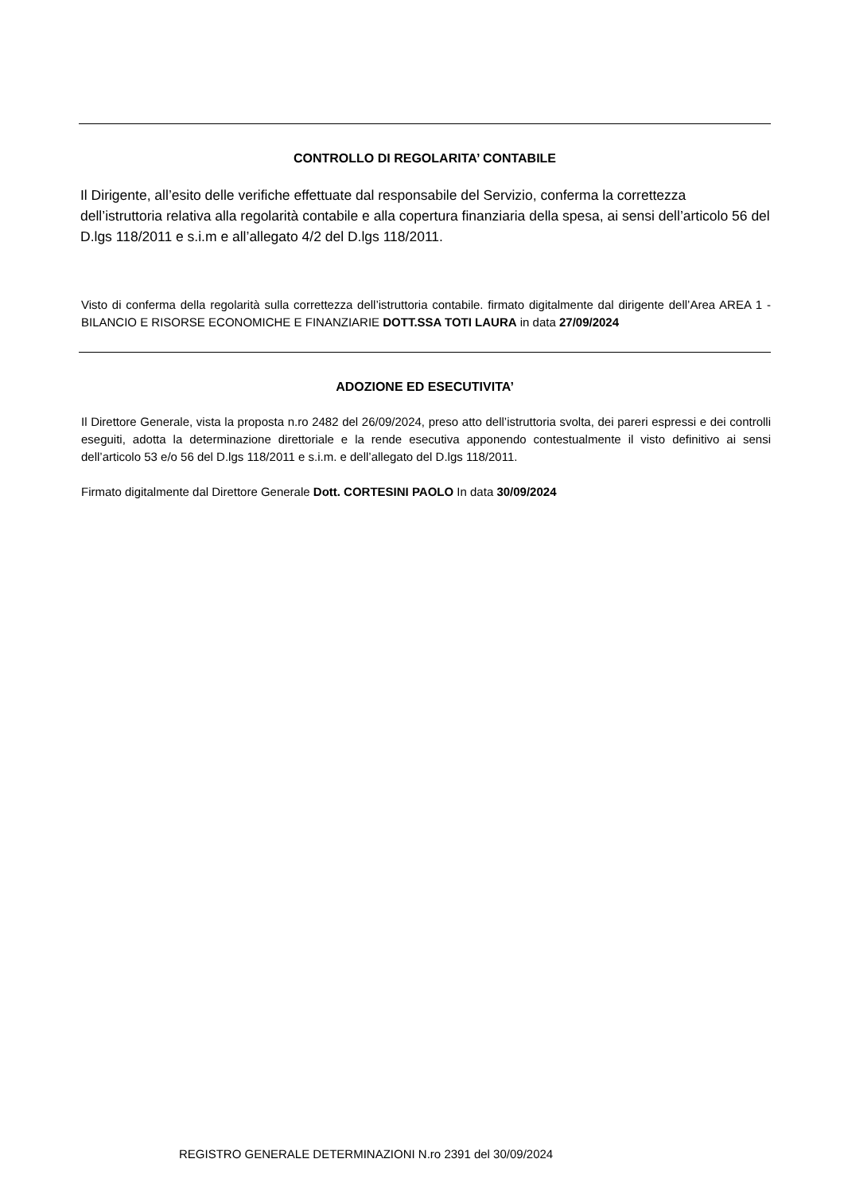CONTROLLO DI REGOLARITA’ CONTABILE
Il Dirigente, all’esito delle verifiche effettuate dal responsabile del Servizio, conferma la correttezza dell’istruttoria relativa alla regolarità contabile e alla copertura finanziaria della spesa, ai sensi dell’articolo 56 del D.lgs 118/2011 e s.i.m e all’allegato 4/2 del D.lgs 118/2011.
Visto di conferma della regolarità sulla correttezza dell’istruttoria contabile. firmato digitalmente dal dirigente dell’Area AREA 1 - BILANCIO E RISORSE ECONOMICHE E FINANZIARIE DOTT.SSA TOTI LAURA in data 27/09/2024
ADOZIONE ED ESECUTIVITA’
Il Direttore Generale, vista la proposta n.ro 2482 del 26/09/2024, preso atto dell’istruttoria svolta, dei pareri espressi e dei controlli eseguiti, adotta la determinazione direttoriale e la rende esecutiva apponendo contestualmente il visto definitivo ai sensi dell’articolo 53 e/o 56 del D.lgs 118/2011 e s.i.m. e dell’allegato del D.lgs 118/2011.
Firmato digitalmente dal Direttore Generale Dott. CORTESINI PAOLO In data 30/09/2024
REGISTRO GENERALE DETERMINAZIONI N.ro 2391 del 30/09/2024